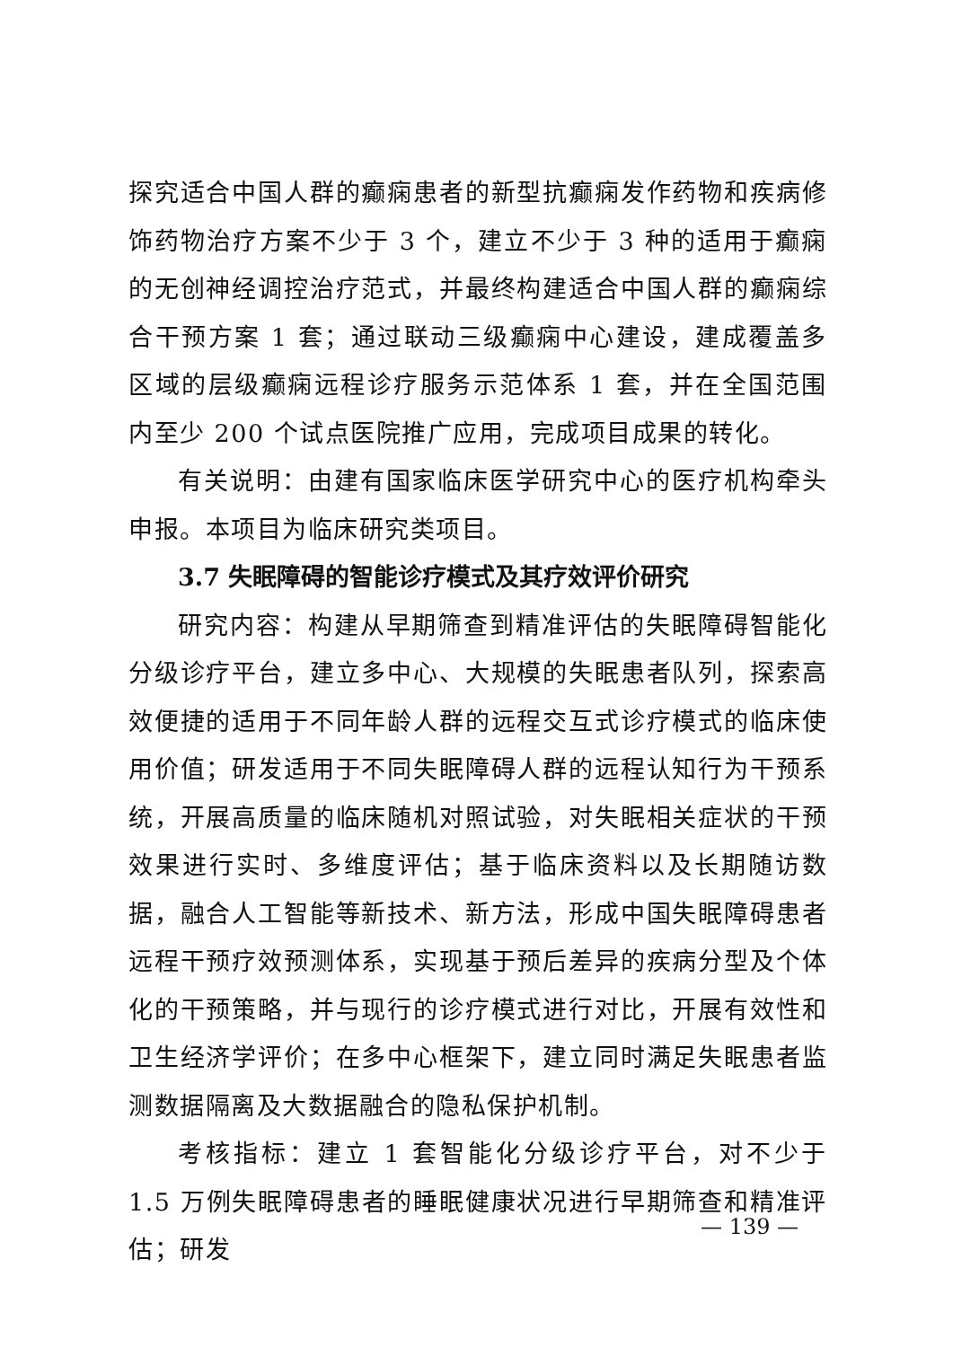探究适合中国人群的癫痫患者的新型抗癫痫发作药物和疾病修饰药物治疗方案不少于 3 个，建立不少于 3 种的适用于癫痫的无创神经调控治疗范式，并最终构建适合中国人群的癫痫综合干预方案 1 套；通过联动三级癫痫中心建设，建成覆盖多区域的层级癫痫远程诊疗服务示范体系 1 套，并在全国范围内至少 200 个试点医院推广应用，完成项目成果的转化。
有关说明：由建有国家临床医学研究中心的医疗机构牵头申报。本项目为临床研究类项目。
3.7 失眠障碍的智能诊疗模式及其疗效评价研究
研究内容：构建从早期筛查到精准评估的失眠障碍智能化分级诊疗平台，建立多中心、大规模的失眠患者队列，探索高效便捷的适用于不同年龄人群的远程交互式诊疗模式的临床使用价值；研发适用于不同失眠障碍人群的远程认知行为干预系统，开展高质量的临床随机对照试验，对失眠相关症状的干预效果进行实时、多维度评估；基于临床资料以及长期随访数据，融合人工智能等新技术、新方法，形成中国失眠障碍患者远程干预疗效预测体系，实现基于预后差异的疾病分型及个体化的干预策略，并与现行的诊疗模式进行对比，开展有效性和卫生经济学评价；在多中心框架下，建立同时满足失眠患者监测数据隔离及大数据融合的隐私保护机制。
考核指标：建立 1 套智能化分级诊疗平台，对不少于 1.5 万例失眠障碍患者的睡眠健康状况进行早期筛查和精准评估；研发
— 139 —